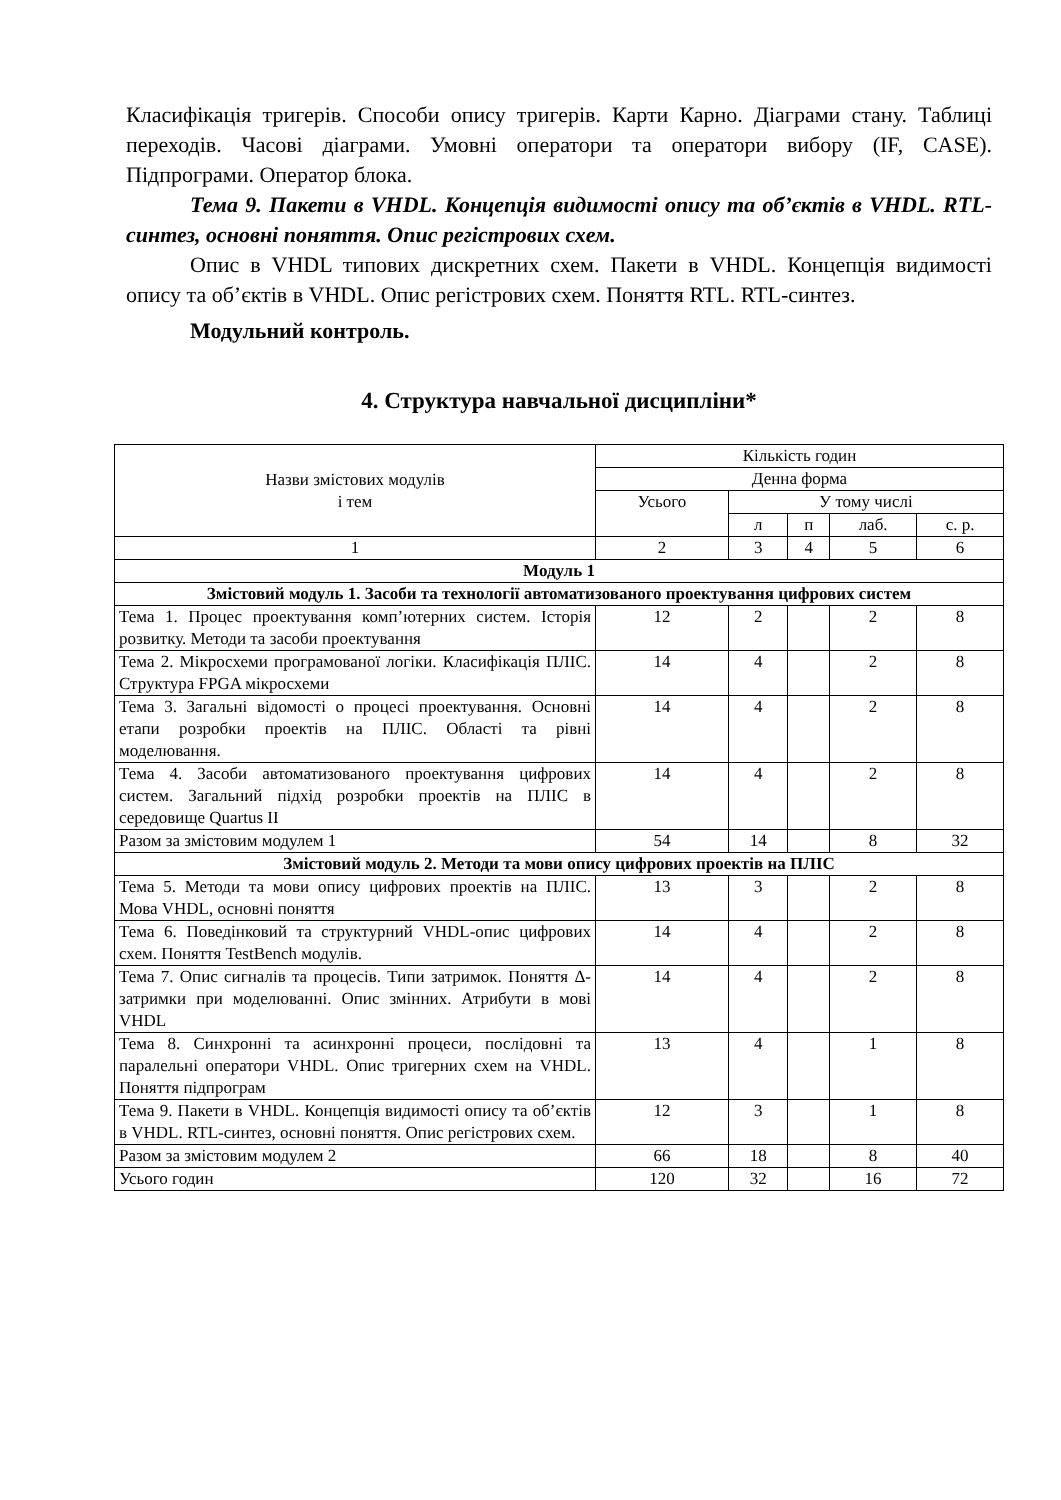Класифікація тригерів. Способи опису тригерів. Карти Карно. Діаграми стану. Таблиці переходів. Часові діаграми. Умовні оператори та оператори вибору (IF, CASE). Підпрограми. Оператор блока.
Тема 9. Пакети в VHDL. Концепція видимості опису та об’єктів в VHDL. RTL-синтез, основні поняття. Опис регістрових схем.
Опис в VHDL типових дискретних схем. Пакети в VHDL. Концепція видимості опису та об’єктів в VHDL. Опис регістрових схем. Поняття RTL. RTL-синтез.
Модульний контроль.
4. Структура навчальної дисципліни*
| Назви змістових модулів і тем | Кількість годин | | | | |
| --- | --- | --- | --- | --- | --- |
| | Денна форма | | | | |
| | Усього | У тому числі | | | |
| | | л | п | лаб. | с. р. |
| 1 | 2 | 3 | 4 | 5 | 6 |
| Модуль 1 | | | | | |
| Змістовий модуль 1. Засоби та технології автоматизованого проектування цифрових систем | | | | | |
| Тема 1. Процес проектування комп’ютерних систем. Історія розвитку. Методи та засоби проектування | 12 | 2 | | 2 | 8 |
| Тема 2. Мікросхеми програмованої логіки. Класифікація ПЛІС. Структура FPGA мікросхеми | 14 | 4 | | 2 | 8 |
| Тема 3. Загальні відомості о процесі проектування. Основні етапи розробки проектів на ПЛІС. Області та рівні моделювання. | 14 | 4 | | 2 | 8 |
| Тема 4. Засоби автоматизованого проектування цифрових систем. Загальний підхід розробки проектів на ПЛІС в середовище Quartus II | 14 | 4 | | 2 | 8 |
| Разом за змістовим модулем 1 | 54 | 14 | | 8 | 32 |
| Змістовий модуль 2. Методи та мови опису цифрових проектів на ПЛІС | | | | | |
| Тема 5. Методи та мови опису цифрових проектів на ПЛІС. Мова VHDL, основні поняття | 13 | 3 | | 2 | 8 |
| Тема 6. Поведінковий та структурний VHDL-опис цифрових схем. Поняття TestBench модулів. | 14 | 4 | | 2 | 8 |
| Тема 7. Опис сигналів та процесів. Типи затримок. Поняття Δ-затримки при моделюванні. Опис змінних. Атрибути в мові VHDL | 14 | 4 | | 2 | 8 |
| Тема 8. Синхронні та асинхронні процеси, послідовні та паралельні оператори VHDL. Опис тригерних схем на VHDL. Поняття підпрограм | 13 | 4 | | 1 | 8 |
| Тема 9. Пакети в VHDL. Концепція видимості опису та об’єктів в VHDL. RTL-синтез, основні поняття. Опис регістрових схем. | 12 | 3 | | 1 | 8 |
| Разом за змістовим модулем 2 | 66 | 18 | | 8 | 40 |
| Усього годин | 120 | 32 | | 16 | 72 |